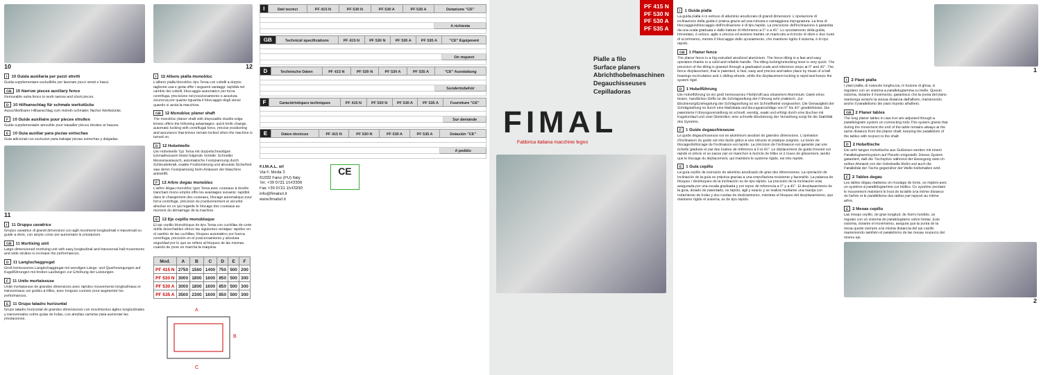10
I 10 Guida ausiliaria per pezzi stretti
Guida supplementare escludibile per lavorare pezzi stretti e bassi.
GB 10 Narrow pieces auxiliary fence
Removable extra fence to work narrow and short pieces.
D 10 Hilfsanschlag für schmale werkstücke
Ausschließbarer Hilfsanschlag zum Hobeln schmaler, flacher Werkstücke.
F 10 Guide auxiliaire pour pieces etroites
Guide supplementaire amovible pour travailler pièces étroites et basses.
E 10 Guia auxiliar para piezas estrechas
Guia adicional con exclusion para trabajar piezas estrechas y delgadas.
11
I 11 Gruppo cavatrice
Gruppo cavatrice di grandi dimensioni con agili movimenti longitudinali e trasversali su guide a sfere, con ampie corse per aumentare le prestazioni.
GB 11 Mortising unit
Large-dimensioned mortising unit with easy longitudinal and transversal ball movements and wide strokes to increase the performances.
D 11 Langlochaggregat
Groß bemessenes Langlochaggregat mit wendigen Längs- und Querbewegungen auf Kugelführungen mit breiten Laufwegen zur Erhöhung der Leistungen.
F 11 Unite mortaiseuse
Unité mortaiseuse de grandes dimensions avec rapides mouvements longitudinaux et transversaux sur guides à billes, avec longues courses pour augmenter les performances.
E 11 Grupo taladro horizontal
Grupo taladro horizontal de grandes dimensiones con movimientos ágiles longitudinales y transversales sobre guías de bolas, con amplias carreras para aumentar las prestaciones.
12
I 12 Albero pialla monobloc
L'albero pialla Monobloc tipo Tersa con coltelli a doppio tagliente usa e getta offre i seguenti vantaggi: rapidità nel cambio dei coltelli, bloccaggio automatico per forza centrifuga, precisione nel posizionamento e assoluta sicurezza per quanto riguarda il bloccaggio degli stessi quando si avvia la macchina.
GB 12 Monobloc planer shaft
The monobloc planer shaft with disposable double-edge knives offers the following advantages: quick knife change, automatic locking with centrifugal force, precise positioning and assurance that knives remain locked when the machine is turned on.
D 12 Hobelwelle
Die Hobelwelle Typ Tersa mit doppelschneidigen Einmalmessern bietet folgende Vorteile: Schneller Messeraustausch, automatische Festspannung durch Schleuderkraft, exakte Positionierung und absolute Sicherheit was deren Festspannung beim Anlassen der Maschine anbetrifft.
F 12 Arbre degau monobloc
L'arbre dégau monobloc type Tersa avec couteaux à double tranchant mono-emploi offre les avantages suivants: rapidité dans le changement des couteaux, blocage automatique pour force centrifuge, précision du positionnement et sécurité absolue en ce qui regarde le blocage des couteaux au moment du démarrage de la machine.
E 12 Eje cepillo monobloque
El eje cepillo Monobloque de tipo Tersa con cuchillas de corte doble desechables ofrece las siguientes ventajas: rapidez en el cambio de las cuchillas, bloqueo automático por fuerza centrífuga, precisión en el posicionamiento y absoluta seguridad por lo que se refiere al bloqueo de las mismas cuando de pone en marcha la máquina.
| Mod. | A | B | C | D | E | F |
| --- | --- | --- | --- | --- | --- | --- |
| PF 415 N | 2750 | 1560 | 1400 | 750 | 500 | 200 |
| PF 530 N | 3000 | 1800 | 1600 | 850 | 500 | 300 |
| PF 530 A | 3000 | 1800 | 1600 | 850 | 500 | 300 |
| PF 535 A | 3500 | 2300 | 1600 | 850 | 500 | 300 |
A
B
C
| I | Dati tecnici | PF 415 N | PF 530 N | PF 530 A | PF 535 A | Dotazione "CE" |
| --- | --- | --- | --- | --- | --- | --- |
| | | | | | | A richiesta |
| GB | Technical specifications | PF 415 N | PF 530 N | PF 530 A | PF 535 A | "CE" Equipment |
| --- | --- | --- | --- | --- | --- | --- |
| | | | | | | On request |
| D | Technische Daten | PF 415 N | PF 530 N | PF 530 A | PF 535 A | "CE" Ausstattung |
| --- | --- | --- | --- | --- | --- | --- |
| | | | | | | Sonderzubehör |
| F | Caractéristiques techniques | PF 415 N | PF 530 N | PF 530 A | PF 535 A | Fourniture "CE" |
| --- | --- | --- | --- | --- | --- | --- |
| | | | | | | Sur demande |
| E | Datos técnicos | PF 415 N | PF 530 N | PF 530 A | PF 535 A | Dotación "CE" |
| --- | --- | --- | --- | --- | --- | --- |
| | | | | | | A pedido |
F.I.M.A.L. srl
Via F. Meda 3
61032 Fano (PU) Italy
Tel. +39 0721 1543306
Fax +39 0721 1543290
info@fimalsrl.it
www.fimalsrl.it
CE
PF 415 N
PF 530 N
PF 530 A
PF 535 A
Pialle a filo
Surface planers
Abrichthobelmaschinen
Degauchisseuses
Cepilladoras
FIMAL
Fabbrica italiana macchine legno
I 1 Guida pialla
La guida pialla è in estruso di alluminio anodizzato di grandi dimensioni. L'operazione di inclinazione della guida è pratica grazie ad una robusta e vantaggiosa impugnatura. La leva di bloccaggio/sbloccaggio dell'inclinazione è di tipo rapido. La precisione dell'inclinazione è garantita da una scala graduata e dalle battute di riferimento a 0° e a 45°. Lo spostamento della guida, brevettato, è veloce, agile e preciso ed avviene tramite un manicotto a ricircolo di sfere e due ruote di scorrimento, mentre il bloccaggio dello spostamento, che mantiene rigido il sistema, è di tipo rapido.
GB 1 Planer fence
The planer fence is a big extruded anodized aluminium. The fence tilting is a fast and easy operation thanks to a solid and reliable handle. The tilting locking/unlocking lever is very quick. The precision of the tilting is granted through a graduated scale and reference stops at 0° and 45°. The fence displacement, that is patented, is fast, easy and precise and takes place by mean of a ball bearings recirculation and 2 sliding wheels, while the displacement locking is rapid and keeps the system rigid.
D 1 Hobelführung
Die Hobelführung ist ein groß bemessenes Fließprofil aus eloxiertem Aluminium. Dank eines festen, handlichen Griffs ist die Schrägstellung der Führung sehr praktisch. Zur Blockierung/Entriegelung der Schrägstellung ist ein Schnellhebel vorgesehen. Die Genauigkeit der Schrägstellung ist durch eine Maßskala und Bezugsanschläge von 0° bis 45° gewährleistet. Die patentierte Führungsverstellung ist schnell, wendig, exakt und erfolgt durch eine Buchse mit Kugelumlauf und zwei Gleitrollen; eine schnelle Blockierung der Verstellung sorgt für die Stabilität des Systems.
F 1 Guide degauchisseuse
Le guide dégauchisseuse est en aluminium anodisé de grandes dimensions. L'opération d'inclinaison du guide est très facile grâce à une robuste et pratique poignée. Le levier de blocage/déblocage de l'inclinaison est rapide. La précision de l'inclinaison est garantie par une échelle graduée et par des butées de référence à 0 et 45°. Le déplacement du guide breveté est rapide et précis et se passe par un manchon à recircle de billes et 2 roues de glissement, tandis que le blocage du déplacement, qui maintient le système rigide, est très rapide.
E 1 Guía cepillo
La guía cepillo de extrusión de aluminio anodizado de gran des dimensiones. La operación de inclinación de la guía es práctica gracias a una empuñadura resistente y favorable. La palanca de bloqueo / desbloqueo de la inclinación es de tipo rápido. La precisión de la inclinación esta asegurada por una escala graduada y por topes de referencia a 0° y a 45°. El desplazamiento de la guía, dotado de patentado, es rápido, ágil y exacto y se realiza mediante una manija con rodamiento de bolas y dos ruedas de deslizamiento, mientras el bloqueo del desplazamiento, que mantiene rígido el sistema, es de tipo rápido.
1
I 2 Piani pialla
I piani pialla, di notevole lunghezza, in fusione di ghisa, si regolano con un sistema a parallelogramma su bielle. Questo sistema, durante il movimento, garantisce che la punta del piano mantenga sempre la stessa distanza dall'albero, mantenendo anche il parallelismo dei piani rispetto all'albero.
GB 2 Planer tables
The long planer tables in cast iron are adjusted through a parallelogram system on connecting rods.This system grants that during the movement the end of the table remains always at the same distance from the planer shaft, keeping the parallelism of the tables with respect to the shaft.
D 2 Hobeltische
Die sehr langen Hobeltische aus Gußeisen werden mit einem Parallelogrammsystem auf Pleueln eingestellt. Dieses System garantiert, daß die Tischspitze während der Bewegung stets im selben Abstand von der Hobelwelle bleibt und auch die Parallelität der Tische gegenüber der Welle beibehalten wird.
F 2 Tables degau
Les tables dégau réalisées en moulage de fonte, se règlent avec un système à parallélogramme sur bielles. Ce système pendant le mouvement maintient le bout de la table à la même distance de l'arbre et le parallélisme des tables par rapport au même arbre.
E 2 Mesas cepillo
Las mesas cepillo, de gran longitud, de hierro fundido, se regulan con un sistema de paralelogramo sobre bielas. Este sistema, durante el movimiento, asegura que la punta de la mesa quede siempre a la misma distancia del eje cepillo manteniendo también el paralelismo de las mesas respecto del mismo eje.
2